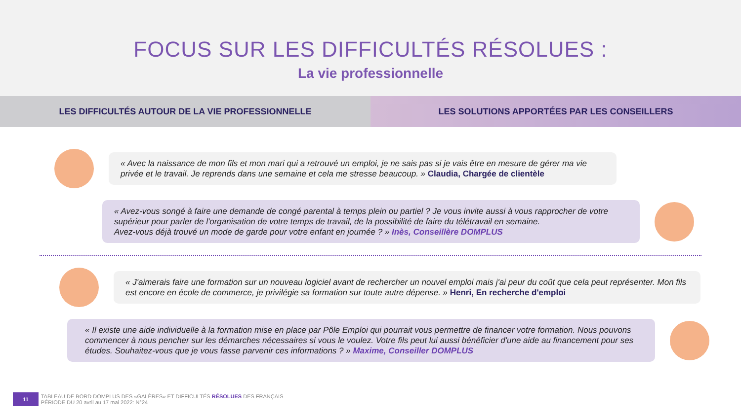FOCUS SUR LES DIFFICULTÉS RÉSOLUES :
La vie professionnelle
LES DIFFICULTÉS AUTOUR DE LA VIE PROFESSIONNELLE
LES SOLUTIONS APPORTÉES PAR LES CONSEILLERS
« Avec la naissance de mon fils et mon mari qui a retrouvé un emploi, je ne sais pas si je vais être en mesure de gérer ma vie privée et le travail. Je reprends dans une semaine et cela me stresse beaucoup. » Claudia, Chargée de clientèle
« Avez-vous songé à faire une demande de congé parental à temps plein ou partiel ? Je vous invite aussi à vous rapprocher de votre supérieur pour parler de l'organisation de votre temps de travail, de la possibilité de faire du télétravail en semaine.
Avez-vous déjà trouvé un mode de garde pour votre enfant en journée ? » Inès, Conseillère DOMPLUS
« J'aimerais faire une formation sur un nouveau logiciel avant de rechercher un nouvel emploi mais j'ai peur du coût que cela peut représenter. Mon fils est encore en école de commerce, je privilégie sa formation sur toute autre dépense. » Henri, En recherche d'emploi
« Il existe une aide individuelle à la formation mise en place par Pôle Emploi qui pourrait vous permettre de financer votre formation. Nous pouvons commencer à nous pencher sur les démarches nécessaires si vous le voulez. Votre fils peut lui aussi bénéficier d'une aide au financement pour ses études. Souhaitez-vous que je vous fasse parvenir ces informations ? » Maxime, Conseiller DOMPLUS
11 TABLEAU DE BORD DOMPLUS DES «GALÈRES» ET DIFFICULTÉS RÉSOLUES DES FRANÇAIS
PÉRIODE DU 20 avril au 17 mai 2022: N°24